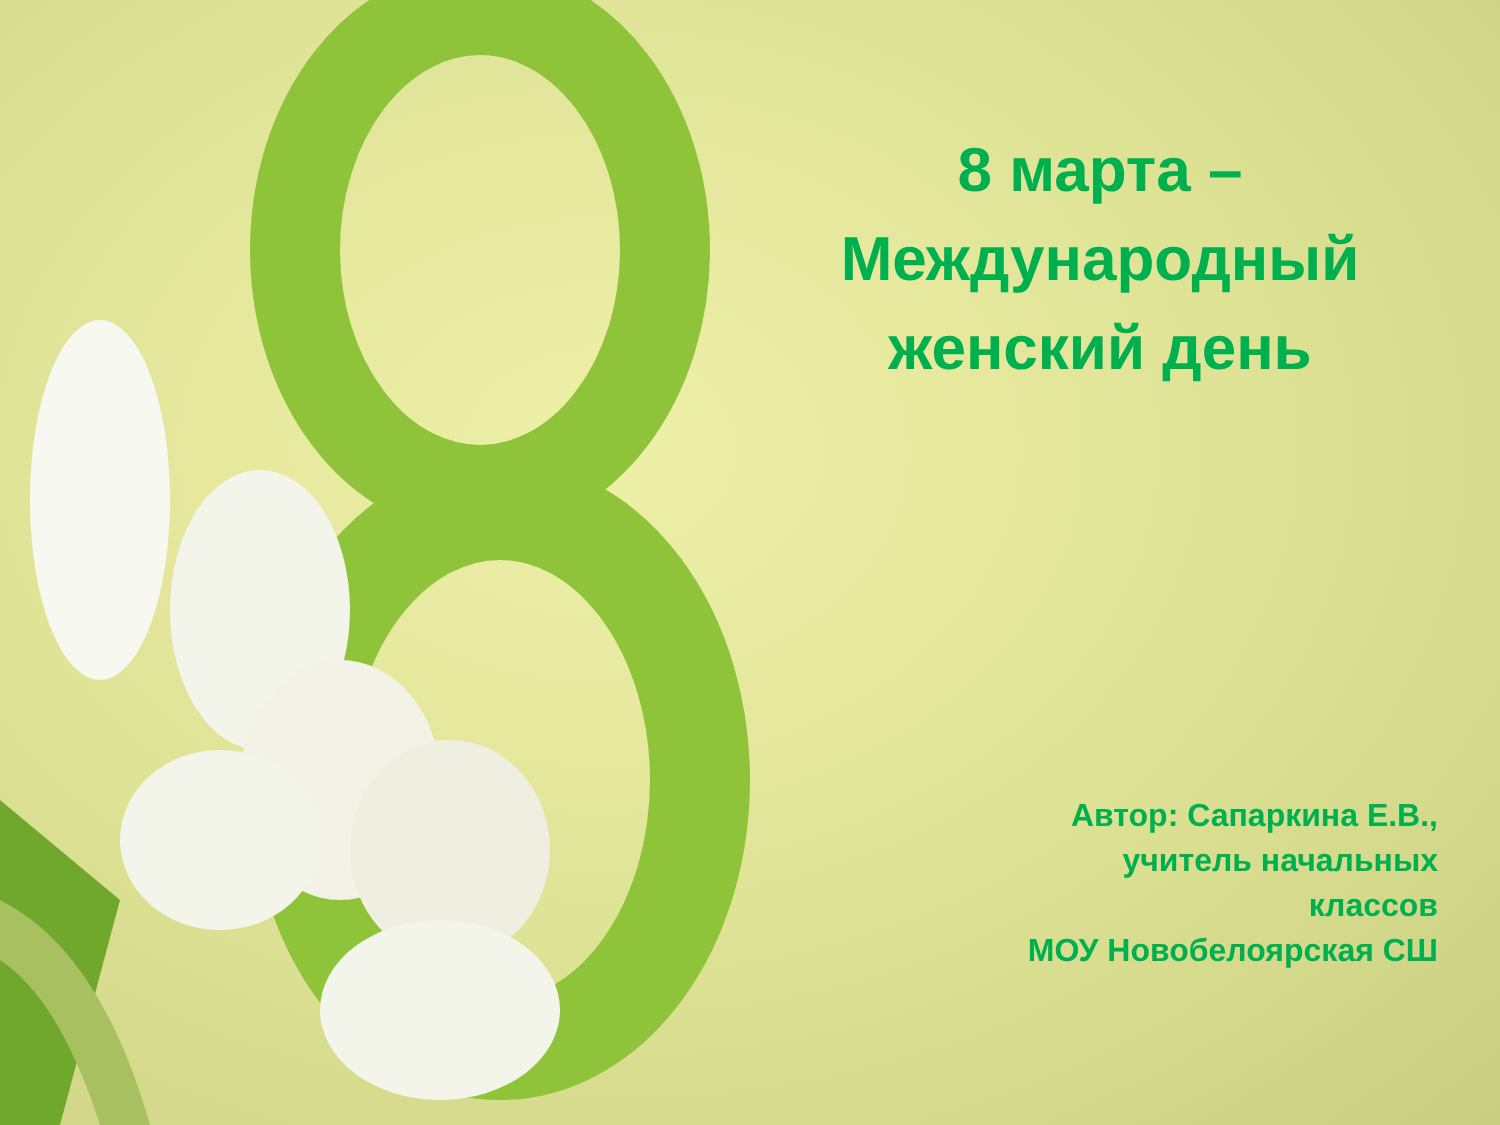8 марта –
Международный
женский день
Автор: Сапаркина Е.В.,
учитель начальных
классов
МОУ Новобелоярская СШ